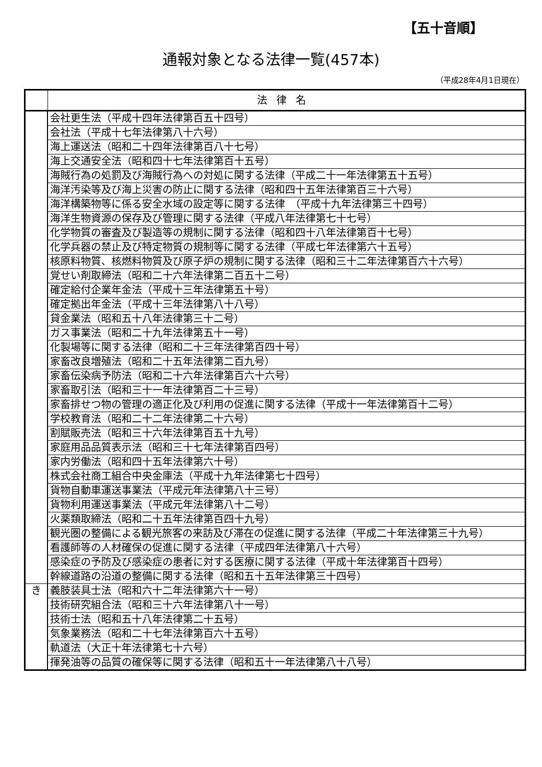【五十音順】
通報対象となる法律一覧(457本)
（平成28年4月1日現在）
| | 法律名 |
| --- | --- |
| | 会社更生法（平成十四年法律第百五十四号） |
| | 会社法（平成十七年法律第八十六号） |
| | 海上運送法（昭和二十四年法律第百八十七号） |
| | 海上交通安全法（昭和四十七年法律第百十五号） |
| | 海賊行為の処罰及び海賊行為への対処に関する法律（平成二十一年法律第五十五号） |
| | 海洋汚染等及び海上災害の防止に関する法律（昭和四十五年法律第百三十六号） |
| | 海洋構築物等に係る安全水域の設定等に関する法律 （平成十九年法律第三十四号） |
| | 海洋生物資源の保存及び管理に関する法律（平成八年法律第七十七号） |
| | 化学物質の審査及び製造等の規制に関する法律（昭和四十八年法律第百十七号） |
| | 化学兵器の禁止及び特定物質の規制等に関する法律（平成七年法律第六十五号） |
| | 核原料物質、核燃料物質及び原子炉の規制に関する法律（昭和三十二年法律第百六十六号） |
| | 覚せい剤取締法（昭和二十六年法律第二百五十二号） |
| | 確定給付企業年金法（平成十三年法律第五十号） |
| | 確定拠出年金法（平成十三年法律第八十八号） |
| | 貸金業法（昭和五十八年法律第三十二号） |
| | ガス事業法（昭和二十九年法律第五十一号） |
| | 化製場等に関する法律（昭和二十三年法律第百四十号） |
| | 家畜改良増殖法（昭和二十五年法律第二百九号） |
| | 家畜伝染病予防法（昭和二十六年法律第百六十六号） |
| | 家畜取引法（昭和三十一年法律第百二十三号） |
| | 家畜排せつ物の管理の適正化及び利用の促進に関する法律（平成十一年法律第百十二号） |
| | 学校教育法（昭和二十二年法律第二十六号） |
| | 割賦販売法（昭和三十六年法律第百五十九号） |
| | 家庭用品品質表示法（昭和三十七年法律第百四号） |
| | 家内労働法（昭和四十五年法律第六十号） |
| | 株式会社商工組合中央金庫法（平成十九年法律第七十四号） |
| | 貨物自動車運送事業法（平成元年法律第八十三号） |
| | 貨物利用運送事業法（平成元年法律第八十二号） |
| | 火薬類取締法（昭和二十五年法律第百四十九号） |
| | 観光圏の整備による観光旅客の来訪及び滞在の促進に関する法律（平成二十年法律第三十九号） |
| | 看護師等の人材確保の促進に関する法律（平成四年法律第八十六号） |
| | 感染症の予防及び感染症の患者に対する医療に関する法律（平成十年法律第百十四号） |
| | 幹線道路の沿道の整備に関する法律（昭和五十五年法律第三十四号） |
| き | 義肢装具士法（昭和六十二年法律第六十一号） |
| | 技術研究組合法（昭和三十六年法律第八十一号） |
| | 技術士法（昭和五十八年法律第二十五号） |
| | 気象業務法（昭和二十七年法律第百六十五号） |
| | 軌道法（大正十年法律第七十六号） |
| | 揮発油等の品質の確保等に関する法律（昭和五十一年法律第八十八号） |